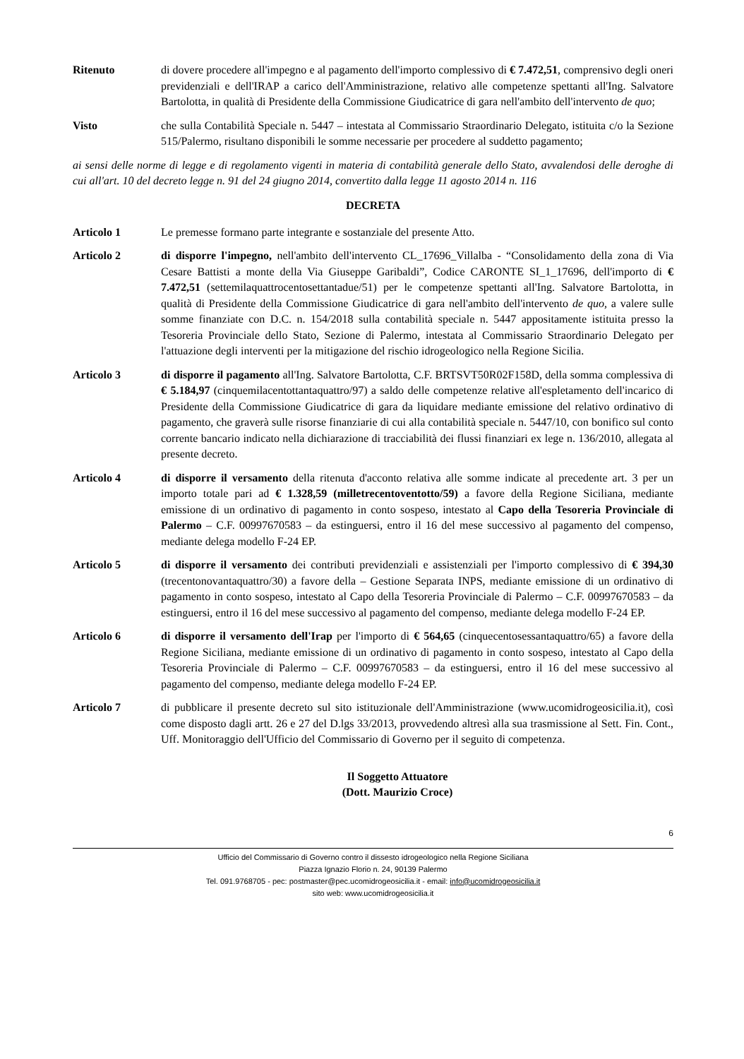Ritenuto di dovere procedere all'impegno e al pagamento dell'importo complessivo di € 7.472,51, comprensivo degli oneri previdenziali e dell'IRAP a carico dell'Amministrazione, relativo alle competenze spettanti all'Ing. Salvatore Bartolotta, in qualità di Presidente della Commissione Giudicatrice di gara nell'ambito dell'intervento de quo;
Visto che sulla Contabilità Speciale n. 5447 – intestata al Commissario Straordinario Delegato, istituita c/o la Sezione 515/Palermo, risultano disponibili le somme necessarie per procedere al suddetto pagamento;
ai sensi delle norme di legge e di regolamento vigenti in materia di contabilità generale dello Stato, avvalendosi delle deroghe di cui all'art. 10 del decreto legge n. 91 del 24 giugno 2014, convertito dalla legge 11 agosto 2014 n. 116
DECRETA
Articolo 1 Le premesse formano parte integrante e sostanziale del presente Atto.
Articolo 2 di disporre l'impegno, nell'ambito dell'intervento CL_17696_Villalba - “Consolidamento della zona di Via Cesare Battisti a monte della Via Giuseppe Garibaldi”, Codice CARONTE SI_1_17696, dell'importo di € 7.472,51 (settemilaquattrocentosettantadue/51) per le competenze spettanti all'Ing. Salvatore Bartolotta, in qualità di Presidente della Commissione Giudicatrice di gara nell'ambito dell'intervento de quo, a valere sulle somme finanziate con D.C. n. 154/2018 sulla contabilità speciale n. 5447 appositamente istituita presso la Tesoreria Provinciale dello Stato, Sezione di Palermo, intestata al Commissario Straordinario Delegato per l'attuazione degli interventi per la mitigazione del rischio idrogeologico nella Regione Sicilia.
Articolo 3 di disporre il pagamento all'Ing. Salvatore Bartolotta, C.F. BRTSVT50R02F158D, della somma complessiva di € 5.184,97 (cinquemilacentottantaquattro/97) a saldo delle competenze relative all'espletamento dell'incarico di Presidente della Commissione Giudicatrice di gara da liquidare mediante emissione del relativo ordinativo di pagamento, che graverà sulle risorse finanziarie di cui alla contabilità speciale n. 5447/10, con bonifico sul conto corrente bancario indicato nella dichiarazione di tracciabilità dei flussi finanziari ex lege n. 136/2010, allegata al presente decreto.
Articolo 4 di disporre il versamento della ritenuta d'acconto relativa alle somme indicate al precedente art. 3 per un importo totale pari ad € 1.328,59 (milletrecentoventotto/59) a favore della Regione Siciliana, mediante emissione di un ordinativo di pagamento in conto sospeso, intestato al Capo della Tesoreria Provinciale di Palermo – C.F. 00997670583 – da estinguersi, entro il 16 del mese successivo al pagamento del compenso, mediante delega modello F-24 EP.
Articolo 5 di disporre il versamento dei contributi previdenziali e assistenziali per l'importo complessivo di € 394,30 (trecentonovantaquattro/30) a favore della – Gestione Separata INPS, mediante emissione di un ordinativo di pagamento in conto sospeso, intestato al Capo della Tesoreria Provinciale di Palermo – C.F. 00997670583 – da estinguersi, entro il 16 del mese successivo al pagamento del compenso, mediante delega modello F-24 EP.
Articolo 6 di disporre il versamento dell'Irap per l'importo di € 564,65 (cinquecentosessantaquattro/65) a favore della Regione Siciliana, mediante emissione di un ordinativo di pagamento in conto sospeso, intestato al Capo della Tesoreria Provinciale di Palermo – C.F. 00997670583 – da estinguersi, entro il 16 del mese successivo al pagamento del compenso, mediante delega modello F-24 EP.
Articolo 7 di pubblicare il presente decreto sul sito istituzionale dell'Amministrazione (www.ucomidrogeosicilia.it), così come disposto dagli artt. 26 e 27 del D.lgs 33/2013, provvedendo altresì alla sua trasmissione al Sett. Fin. Cont., Uff. Monitoraggio dell'Ufficio del Commissario di Governo per il seguito di competenza.
Il Soggetto Attuatore
(Dott. Maurizio Croce)
6
Ufficio del Commissario di Governo contro il dissesto idrogeologico nella Regione Siciliana
Piazza Ignazio Florio n. 24, 90139 Palermo
Tel. 091.9768705 - pec: postmaster@pec.ucomidrogeosicilia.it - email: info@ucomidrogeosicilia.it
sito web: www.ucomidrogeosicilia.it